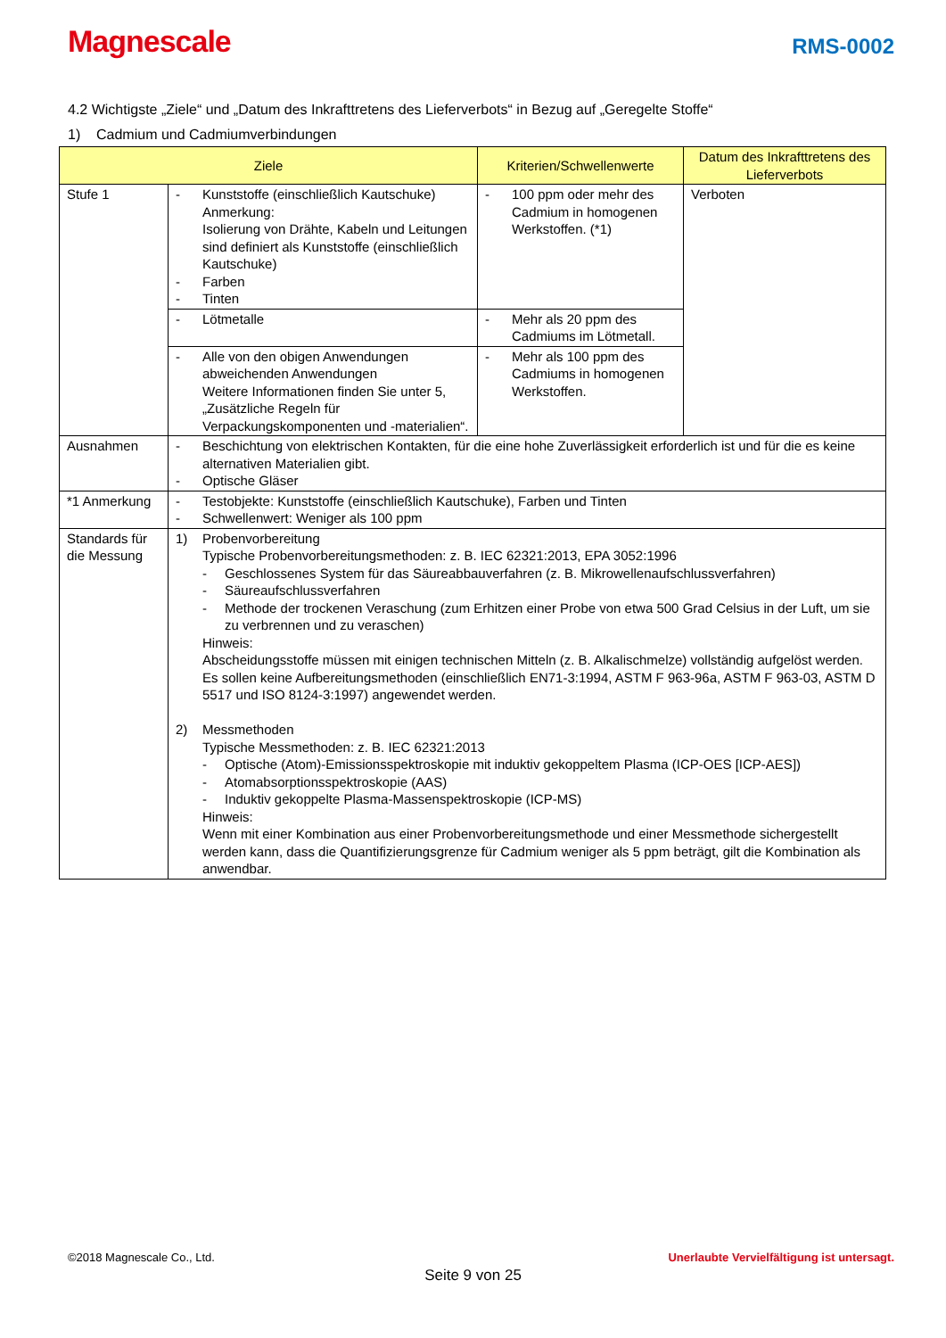Magnescale
RMS-0002
4.2 Wichtigste „Ziele“ und „Datum des Inkrafttretens des Lieferverbots“ in Bezug auf „Geregelte Stoffe“
1) Cadmium und Cadmiumverbindungen
| Ziele | | Kriterien/Schwellenwerte | Datum des Inkrafttretens des Lieferverbots |
| --- | --- | --- | --- |
| Stufe 1 | - Kunststoffe (einschließlich Kautschuke) Anmerkung: Isolierung von Drähte, Kabeln und Leitungen sind definiert als Kunststoffe (einschließlich Kautschuke) - Farben - Tinten | - 100 ppm oder mehr des Cadmium in homogenen Werkstoffen. (*1) | Verboten |
| | - Lötmetalle | - Mehr als 20 ppm des Cadmiums im Lötmetall. | |
| | - Alle von den obigen Anwendungen abweichenden Anwendungen Weitere Informationen finden Sie unter 5, „Zusätzliche Regeln für Verpackungskomponenten und -materialien“. | - Mehr als 100 ppm des Cadmiums in homogenen Werkstoffen. | |
| Ausnahmen | - Beschichtung von elektrischen Kontakten, für die eine hohe Zuverlässigkeit erforderlich ist und für die es keine alternativen Materialien gibt. - Optische Gläser | | |
| *1 Anmerkung | - Testobjekte: Kunststoffe (einschließlich Kautschuke), Farben und Tinten - Schwellenwert: Weniger als 100 ppm | | |
| Standards für die Messung | 1) Probenvorbereitung Typische Probenvorbereitungsmethoden: z. B. IEC 62321:2013, EPA 3052:1996 - Geschlossenes System für das Säureabbauverfahren (z. B. Mikrowellenaufschlussverfahren) - Säureaufschlussverfahren - Methode der trockenen Veraschung (zum Erhitzen einer Probe von etwa 500 Grad Celsius in der Luft, um sie zu verbrennen und zu veraschen) Hinweis: Abscheidungsstoffe müssen mit einigen technischen Mitteln (z. B. Alkalischmelze) vollständig aufgelöst werden. Es sollen keine Aufbereitungsmethoden (einschließlich EN71-3:1994, ASTM F 963-96a, ASTM F 963-03, ASTM D 5517 und ISO 8124-3:1997) angewendet werden. 2) Messmethoden Typische Messmethoden: z. B. IEC 62321:2013 - Optische (Atom)-Emissionsspektroskopie mit induktiv gekoppeltem Plasma (ICP-OES [ICP-AES]) - Atomabsorptionsspektroskopie (AAS) - Induktiv gekoppelte Plasma-Massenspektroskopie (ICP-MS) Hinweis: Wenn mit einer Kombination aus einer Probenvorbereitungsmethode und einer Messmethode sichergestellt werden kann, dass die Quantifizierungsgrenze für Cadmium weniger als 5 ppm beträgt, gilt die Kombination als anwendbar. | | |
©2018 Magnescale Co., Ltd. Unerlaubte Vervielfältigung ist untersagt.
Seite 9 von 25